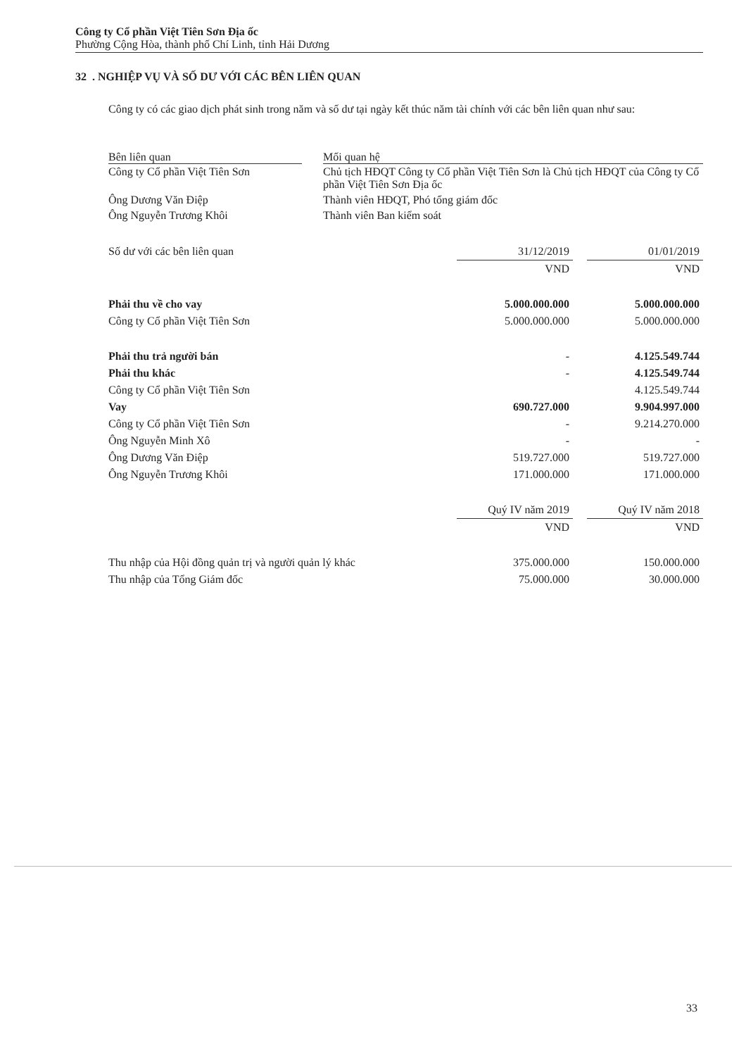Công ty Cổ phần Việt Tiên Sơn Địa ốc
Phường Cộng Hòa, thành phố Chí Linh, tỉnh Hải Dương
32 . NGHIỆP VỤ VÀ SỐ DƯ VỚI CÁC BÊN LIÊN QUAN
Công ty có các giao dịch phát sinh trong năm và số dư tại ngày kết thúc năm tài chính với các bên liên quan như sau:
| Bên liên quan | | Mối quan hệ |
| --- | --- | --- |
| Công ty Cổ phần Việt Tiên Sơn | | Chủ tịch HĐQT Công ty Cổ phần Việt Tiên Sơn là Chủ tịch HĐQT của Công ty Cổ phần Việt Tiên Sơn Địa ốc |
| Ông Dương Văn Điệp | | Thành viên HĐQT, Phó tổng giám đốc |
| Ông Nguyễn Trương Khôi | | Thành viên Ban kiểm soát |
| Số dư với các bên liên quan | 31/12/2019 | | 01/01/2019 |
| | VND | | VND |
| Phải thu về cho vay | 5.000.000.000 | | 5.000.000.000 |
| Công ty Cổ phần Việt Tiên Sơn | 5.000.000.000 | | 5.000.000.000 |
| Phải thu trả người bán | - | | 4.125.549.744 |
| Phải thu khác | - | | 4.125.549.744 |
| Công ty Cổ phần Việt Tiên Sơn | | | 4.125.549.744 |
| Vay | 690.727.000 | | 9.904.997.000 |
| Công ty Cổ phần Việt Tiên Sơn | - | | 9.214.270.000 |
| Ông Nguyễn Minh Xô | - | | - |
| Ông Dương Văn Điệp | 519.727.000 | | 519.727.000 |
| Ông Nguyễn Trương Khôi | 171.000.000 | | 171.000.000 |
| | Quý IV năm 2019 | | Quý IV năm 2018 |
| | VND | | VND |
| Thu nhập của Hội đồng quản trị và người quản lý khác | 375.000.000 | | 150.000.000 |
| Thu nhập của Tổng Giám đốc | 75.000.000 | | 30.000.000 |
33